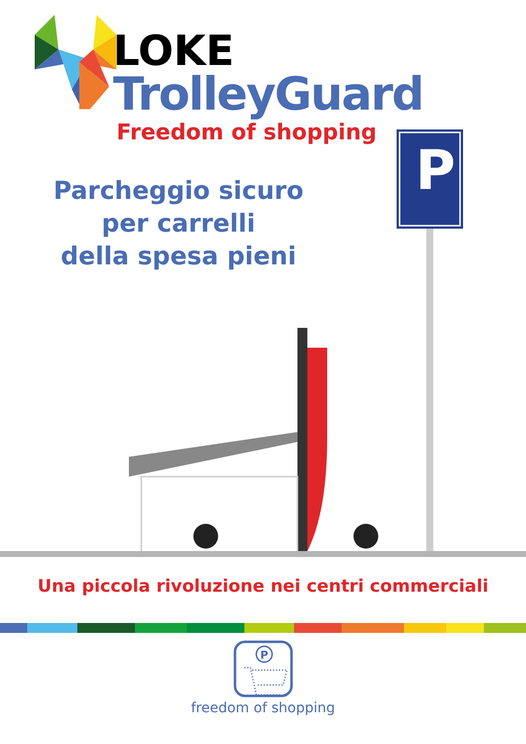LOKE
TrolleyGuard
Freedom of shopping
Parcheggio sicuro
per carrelli
della spesa pieni
P
Una piccola rivoluzione nei centri commerciali
P
freedom of shopping